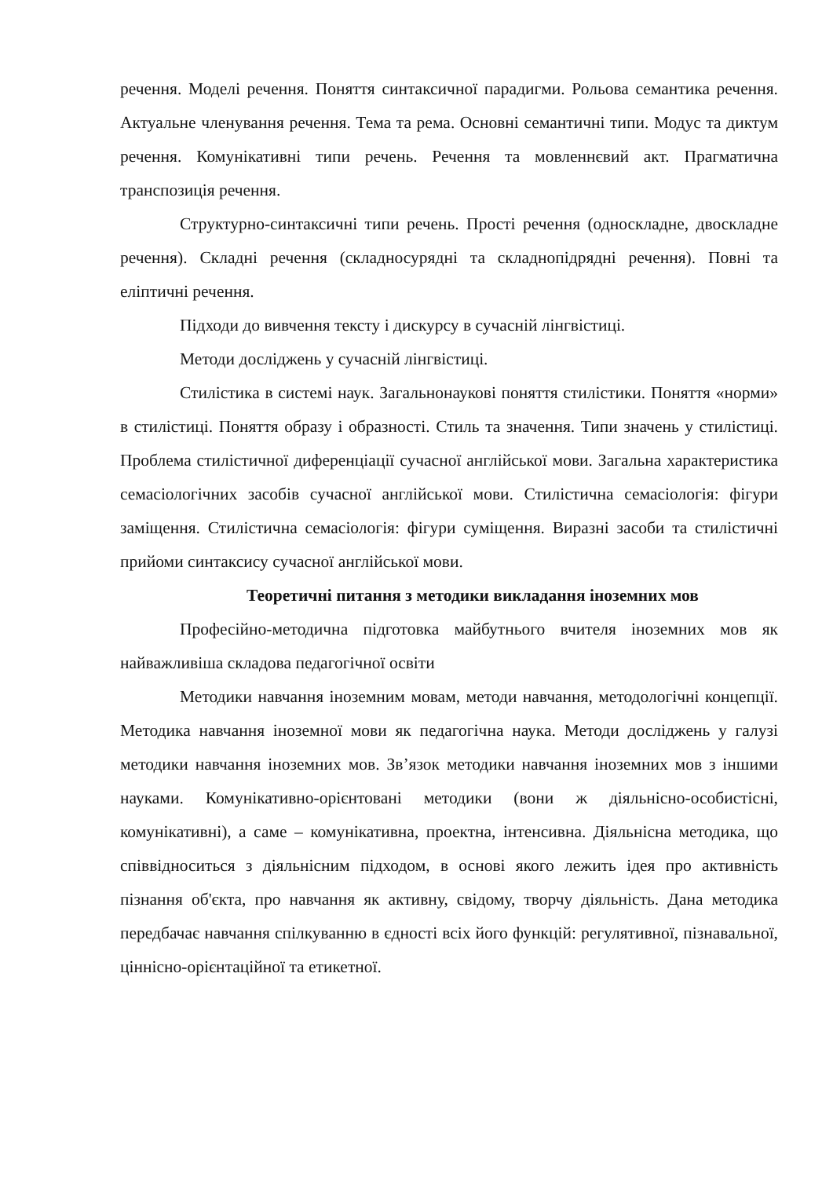речення. Моделі речення. Поняття синтаксичної парадигми. Рольова семантика речення. Актуальне членування речення. Тема та рема. Основні семантичні типи. Модус та диктум речення. Комунікативні типи речень. Речення та мовленнєвий акт. Прагматична транспозиція речення.
Структурно-синтаксичні типи речень. Прості речення (односкладне, двоскладне речення). Складні речення (складносурядні та складнопідрядні речення). Повні та еліптичні речення.
Підходи до вивчення тексту і дискурсу в сучасній лінгвістиці.
Методи досліджень у сучасній лінгвістиці.
Стилістика в системі наук. Загальнонаукові поняття стилістики. Поняття «норми» в стилістиці. Поняття образу і образності. Стиль та значення. Типи значень у стилістиці. Проблема стилістичної диференціації сучасної англійської мови. Загальна характеристика семасіологічних засобів сучасної англійської мови. Стилістична семасіологія: фігури заміщення. Стилістична семасіологія: фігури суміщення. Виразні засоби та стилістичні прийоми синтаксису сучасної англійської мови.
Теоретичні питання з методики викладання іноземних мов
Професійно-методична підготовка майбутнього вчителя іноземних мов як найважливіша складова педагогічної освіти
Методики навчання іноземним мовам, методи навчання, методологічні концепції. Методика навчання іноземної мови як педагогічна наука. Методи досліджень у галузі методики навчання іноземних мов. Зв’язок методики навчання іноземних мов з іншими науками. Комунікативно-орієнтовані методики (вони ж діяльнісно-особистісні, комунікативні), а саме – комунікативна, проектна, інтенсивна. Діяльнісна методика, що співвідноситься з діяльнісним підходом, в основі якого лежить ідея про активність пізнання об'єкта, про навчання як активну, свідому, творчу діяльність. Дана методика передбачає навчання спілкуванню в єдності всіх його функцій: регулятивної, пізнавальної, ціннісно-орієнтаційної та етикетної.